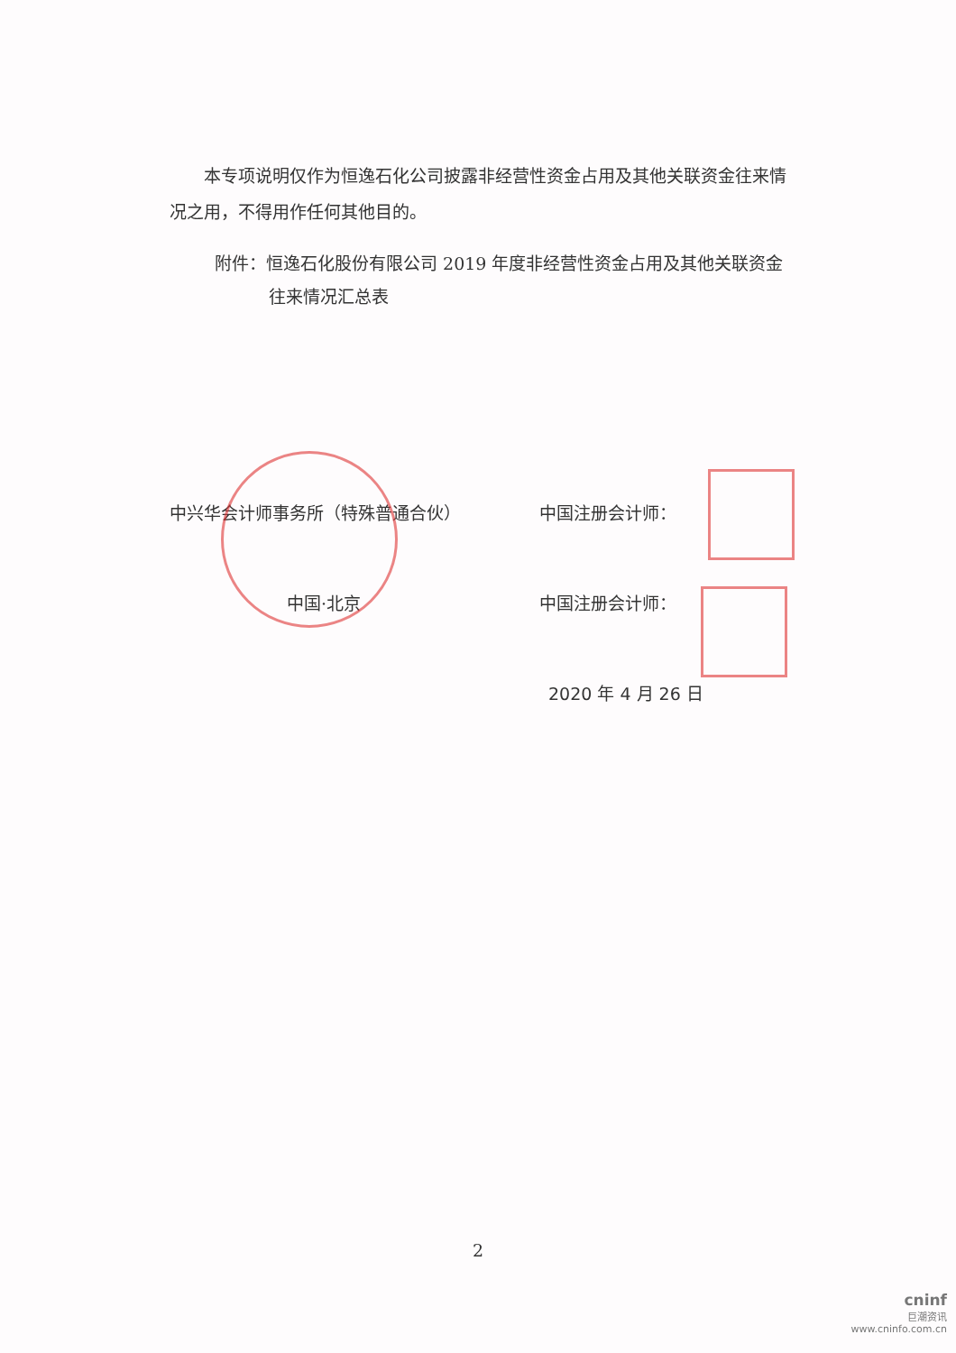本专项说明仅作为恒逸石化公司披露非经营性资金占用及其他关联资金往来情况之用，不得用作任何其他目的。
附件：恒逸石化股份有限公司 2019 年度非经营性资金占用及其他关联资金
往来情况汇总表
中兴华会计师事务所（特殊普通合伙）
中国·北京
中国注册会计师：
中国注册会计师：
2020 年 4 月 26 日
2
cninf
巨潮资讯
www.cninfo.com.cn